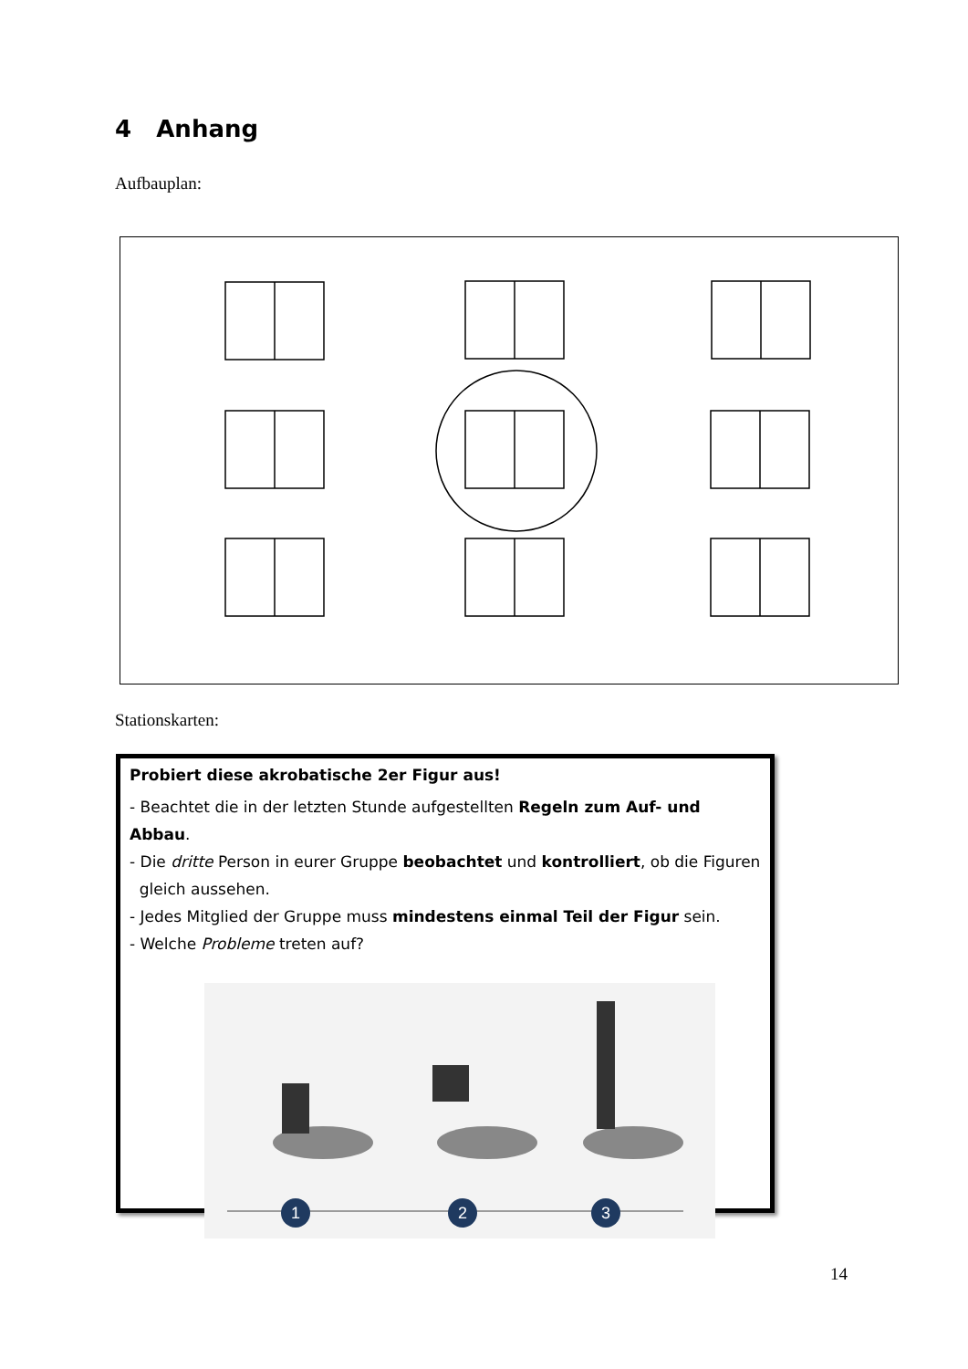4 Anhang
Aufbauplan:
Stationskarten:
Probiert diese akrobatische 2er Figur aus!
- Beachtet die in der letzten Stunde aufgestellten Regeln zum Auf- und Abbau.
- Die dritte Person in eurer Gruppe beobachtet und kontrolliert, ob die Figuren
gleich aussehen.
- Jedes Mitglied der Gruppe muss mindestens einmal Teil der Figur sein.
- Welche Probleme treten auf?
1
2
3
14